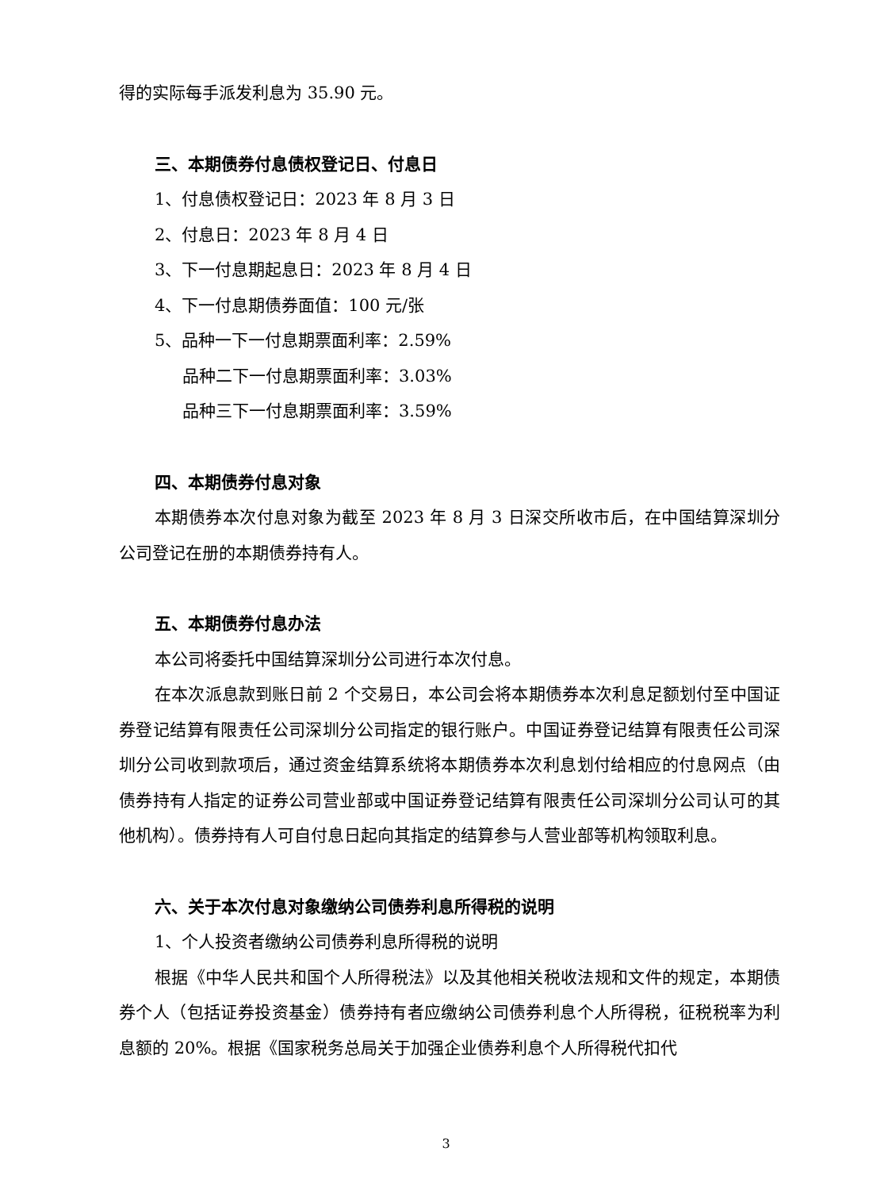得的实际每手派发利息为 35.90 元。
三、本期债券付息债权登记日、付息日
1、付息债权登记日：2023 年 8 月 3 日
2、付息日：2023 年 8 月 4 日
3、下一付息期起息日：2023 年 8 月 4 日
4、下一付息期债券面值：100 元/张
5、品种一下一付息期票面利率：2.59%
品种二下一付息期票面利率：3.03%
品种三下一付息期票面利率：3.59%
四、本期债券付息对象
本期债券本次付息对象为截至 2023 年 8 月 3 日深交所收市后，在中国结算深圳分公司登记在册的本期债券持有人。
五、本期债券付息办法
本公司将委托中国结算深圳分公司进行本次付息。
在本次派息款到账日前 2 个交易日，本公司会将本期债券本次利息足额划付至中国证券登记结算有限责任公司深圳分公司指定的银行账户。中国证券登记结算有限责任公司深圳分公司收到款项后，通过资金结算系统将本期债券本次利息划付给相应的付息网点（由债券持有人指定的证券公司营业部或中国证券登记结算有限责任公司深圳分公司认可的其他机构）。债券持有人可自付息日起向其指定的结算参与人营业部等机构领取利息。
六、关于本次付息对象缴纳公司债券利息所得税的说明
1、个人投资者缴纳公司债券利息所得税的说明
根据《中华人民共和国个人所得税法》以及其他相关税收法规和文件的规定，本期债券个人（包括证券投资基金）债券持有者应缴纳公司债券利息个人所得税，征税税率为利息额的 20%。根据《国家税务总局关于加强企业债券利息个人所得税代扣代
3